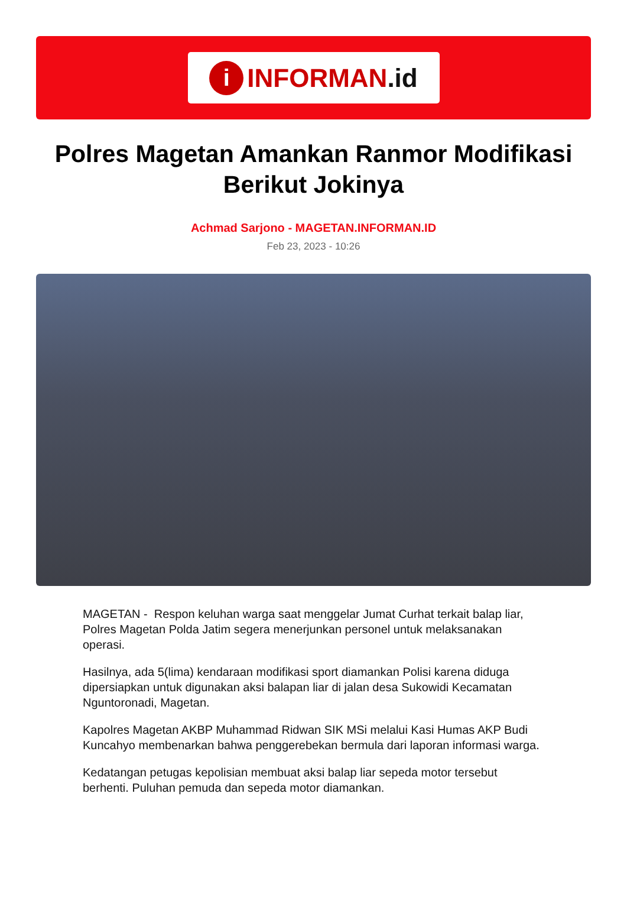i INFORMAN.id
Polres Magetan Amankan Ranmor Modifikasi Berikut Jokinya
Achmad Sarjono - MAGETAN.INFORMAN.ID
Feb 23, 2023 - 10:26
MAGETAN - Respon keluhan warga saat menggelar Jumat Curhat terkait balap liar, Polres Magetan Polda Jatim segera menerjunkan personel untuk melaksanakan operasi.
Hasilnya, ada 5(lima) kendaraan modifikasi sport diamankan Polisi karena diduga dipersiapkan untuk digunakan aksi balapan liar di jalan desa Sukowidi Kecamatan Nguntoronadi, Magetan.
Kapolres Magetan AKBP Muhammad Ridwan SIK MSi melalui Kasi Humas AKP Budi Kuncahyo membenarkan bahwa penggerebekan bermula dari laporan informasi warga.
Kedatangan petugas kepolisian membuat aksi balap liar sepeda motor tersebut berhenti. Puluhan pemuda dan sepeda motor diamankan.